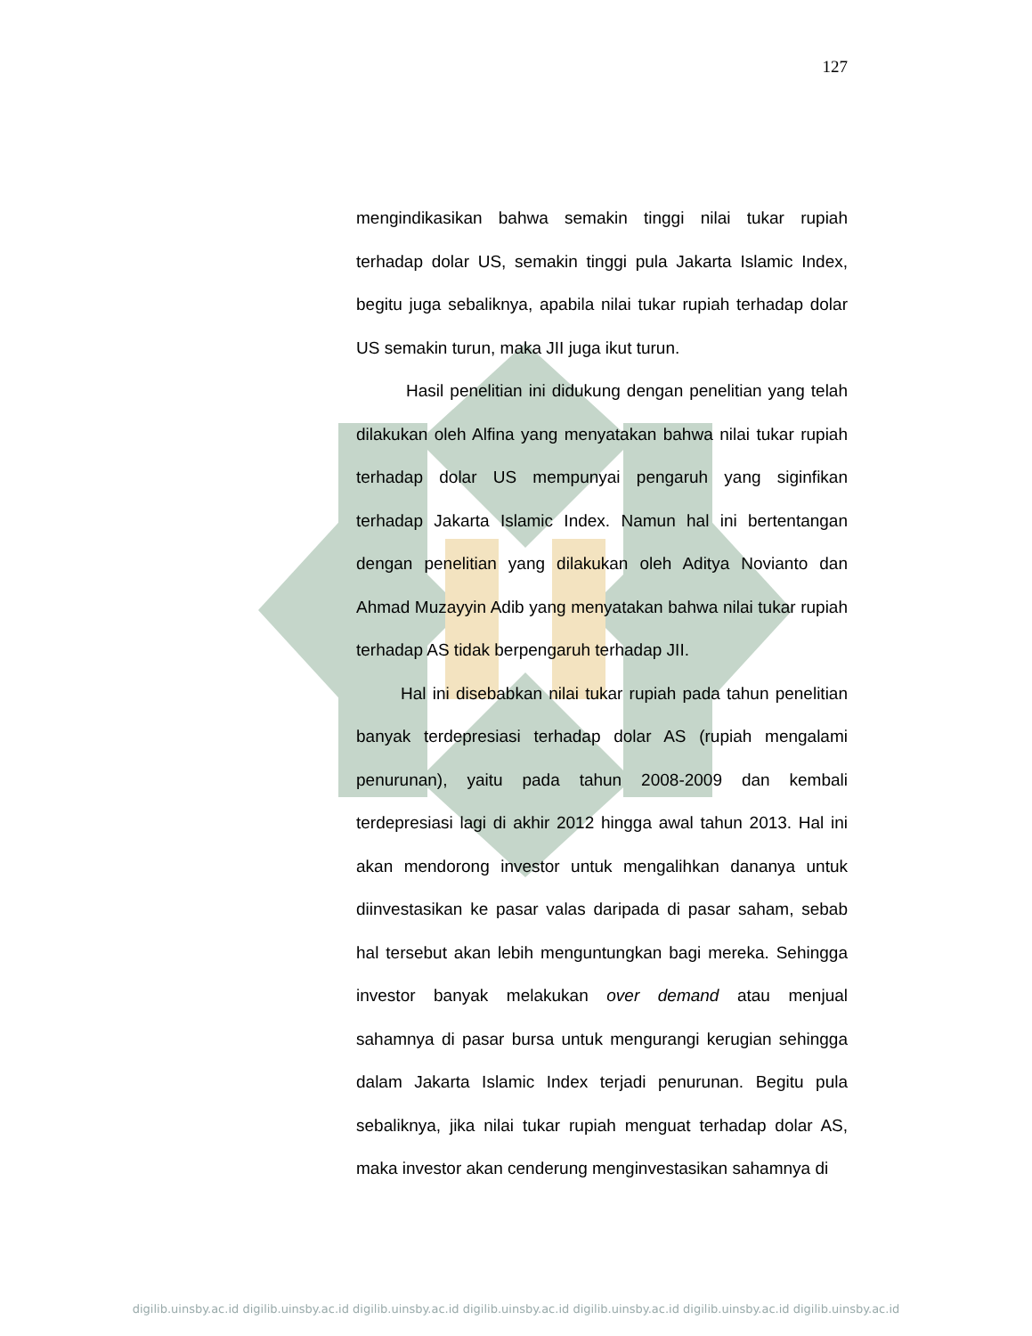127
mengindikasikan bahwa semakin tinggi nilai tukar rupiah terhadap dolar US, semakin tinggi pula Jakarta Islamic Index, begitu juga sebaliknya, apabila nilai tukar rupiah terhadap dolar US semakin turun, maka JII juga ikut turun.
Hasil penelitian ini didukung dengan penelitian yang telah dilakukan oleh Alfina yang menyatakan bahwa nilai tukar rupiah terhadap dolar US mempunyai pengaruh yang siginfikan terhadap Jakarta Islamic Index. Namun hal ini bertentangan dengan penelitian yang dilakukan oleh Aditya Novianto dan Ahmad Muzayyin Adib yang menyatakan bahwa nilai tukar rupiah terhadap AS tidak berpengaruh terhadap JII.
Hal ini disebabkan nilai tukar rupiah pada tahun penelitian banyak terdepresiasi terhadap dolar AS (rupiah mengalami penurunan), yaitu pada tahun 2008-2009 dan kembali terdepresiasi lagi di akhir 2012 hingga awal tahun 2013. Hal ini akan mendorong investor untuk mengalihkan dananya untuk diinvestasikan ke pasar valas daripada di pasar saham, sebab hal tersebut akan lebih menguntungkan bagi mereka. Sehingga investor banyak melakukan over demand atau menjual sahamnya di pasar bursa untuk mengurangi kerugian sehingga dalam Jakarta Islamic Index terjadi penurunan. Begitu pula sebaliknya, jika nilai tukar rupiah menguat terhadap dolar AS, maka investor akan cenderung menginvestasikan sahamnya di
digilib.uinsby.ac.id digilib.uinsby.ac.id digilib.uinsby.ac.id digilib.uinsby.ac.id digilib.uinsby.ac.id digilib.uinsby.ac.id digilib.uinsby.ac.id